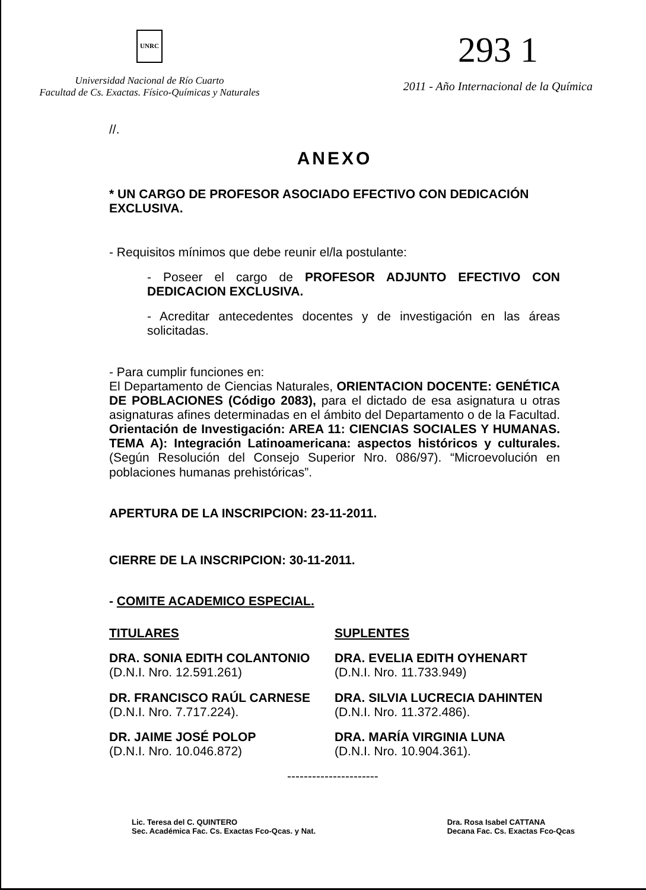UNRC
Universidad Nacional de Río Cuarto
Facultad de Cs. Exactas. Físico-Químicas y Naturales
293 1
2011 - Año Internacional de la Química
//.
ANEXO
* UN CARGO DE PROFESOR ASOCIADO EFECTIVO CON DEDICACIÓN EXCLUSIVA.
- Requisitos mínimos que debe reunir el/la postulante:
- Poseer el cargo de PROFESOR ADJUNTO EFECTIVO CON DEDICACION EXCLUSIVA.
- Acreditar antecedentes docentes y de investigación en las áreas solicitadas.
- Para cumplir funciones en:
El Departamento de Ciencias Naturales, ORIENTACION DOCENTE: GENÉTICA DE POBLACIONES (Código 2083), para el dictado de esa asignatura u otras asignaturas afines determinadas en el ámbito del Departamento o de la Facultad. Orientación de Investigación: AREA 11: CIENCIAS SOCIALES Y HUMANAS. TEMA A): Integración Latinoamericana: aspectos históricos y culturales. (Según Resolución del Consejo Superior Nro. 086/97). “Microevolución en poblaciones humanas prehistóricas”.
APERTURA DE LA INSCRIPCION: 23-11-2011.
CIERRE DE LA INSCRIPCION: 30-11-2011.
- COMITE ACADEMICO ESPECIAL.
TITULARES
DRA. SONIA EDITH COLANTONIO
(D.N.I. Nro. 12.591.261)
DR. FRANCISCO RAÚL CARNESE
(D.N.I. Nro. 7.717.224).
DR. JAIME JOSÉ POLOP
(D.N.I. Nro. 10.046.872)
SUPLENTES
DRA. EVELIA EDITH OYHENART
(D.N.I. Nro. 11.733.949)
DRA. SILVIA LUCRECIA DAHINTEN
(D.N.I. Nro. 11.372.486).
DRA. MARÍA VIRGINIA LUNA
(D.N.I. Nro. 10.904.361).
----------------------
Lic. Teresa del C. QUINTERO
Sec. Académica Fac. Cs. Exactas Fco-Qcas. y Nat.
Dra. Rosa Isabel CATTANA
Decana Fac. Cs. Exactas Fco-Qcas